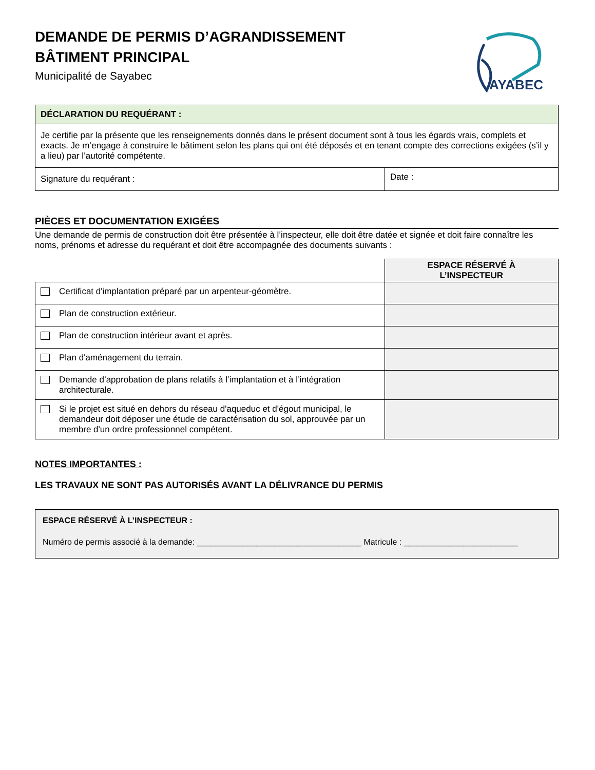AYABEC
DEMANDE DE PERMIS D’AGRANDISSEMENT
BÂTIMENT PRINCIPAL
Municipalité de Sayabec
| DÉCLARATION DU REQUÉRANT : | |
| Je certifie par la présente que les renseignements donnés dans le présent document sont à tous les égards vrais, complets et exacts. Je m’engage à construire le bâtiment selon les plans qui ont été déposés et en tenant compte des corrections exigées (s’il y a lieu) par l’autorité compétente. | |
| Signature du requérant : | Date : |
PIÈCES ET DOCUMENTATION EXIGÉES
Une demande de permis de construction doit être présentée à l’inspecteur, elle doit être datée et signée et doit faire connaître les noms, prénoms et adresse du requérant et doit être accompagnée des documents suivants :
| | ESPACE RÉSERVÉ À L’INSPECTEUR |
| --- | --- |
| Certificat d'implantation préparé par un arpenteur-géomètre. | |
| Plan de construction extérieur. | |
| Plan de construction intérieur avant et après. | |
| Plan d'aménagement du terrain. | |
| Demande d’approbation de plans relatifs à l’implantation et à l’intégration architecturale. | |
| Si le projet est situé en dehors du réseau d'aqueduc et d'égout municipal, le demandeur doit déposer une étude de caractérisation du sol, approuvée par un membre d'un ordre professionnel compétent. | |
NOTES IMPORTANTES :
LES TRAVAUX NE SONT PAS AUTORISÉS AVANT LA DÉLIVRANCE DU PERMIS
ESPACE RÉSERVÉ À L’INSPECTEUR :
Numéro de permis associé à la demande: ____________________________________ Matricule : _________________________